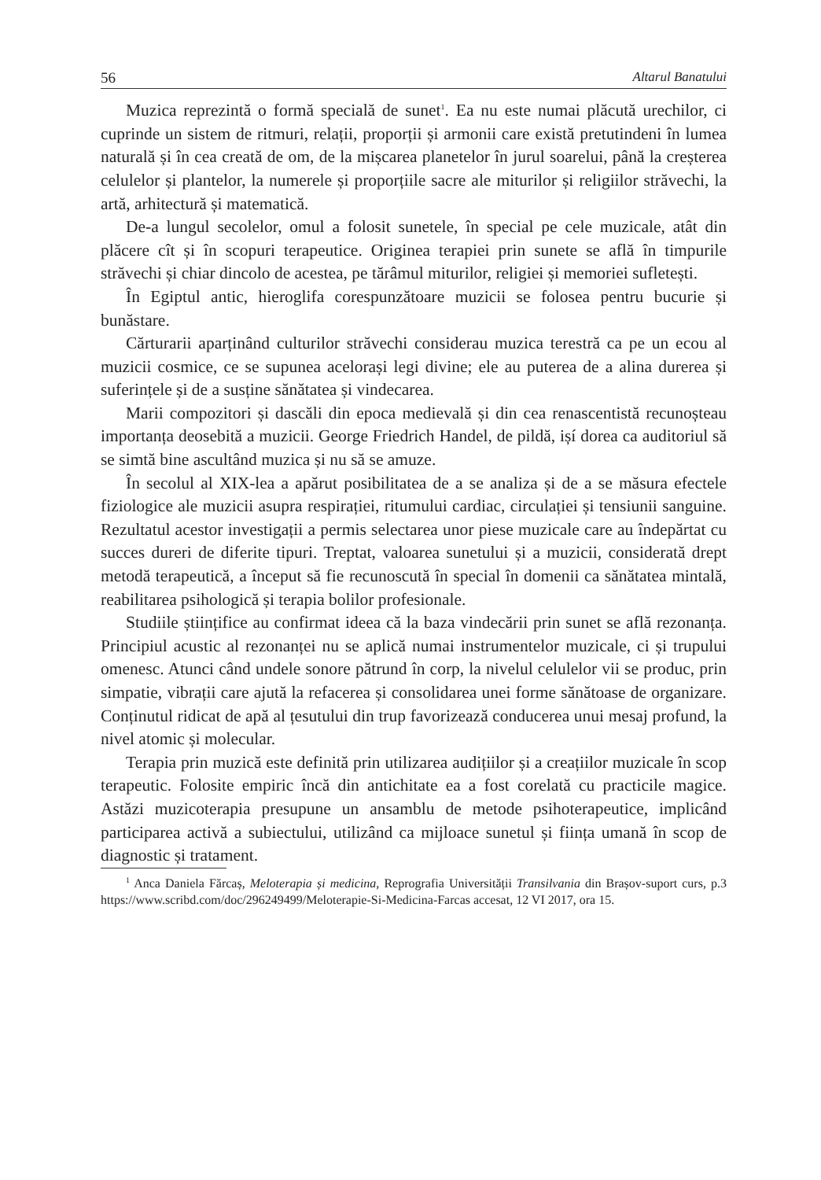56 Altarul Banatului
Muzica reprezintă o formă specială de sunet<sup>1</sup>. Ea nu este numai plăcută urechilor, ci cuprinde un sistem de ritmuri, relații, proporții și armonii care există pretutindeni în lumea naturală și în cea creată de om, de la mișcarea planetelor în jurul soarelui, până la creșterea celulelor și plantelor, la numerele și proporțiile sacre ale miturilor și religiilor străvechi, la artă, arhitectură și matematică.
De-a lungul secolelor, omul a folosit sunetele, în special pe cele muzicale, atât din plăcere cît și în scopuri terapeutice. Originea terapiei prin sunete se află în timpurile străvechi și chiar dincolo de acestea, pe tărâmul miturilor, religiei și memoriei sufletești.
În Egiptul antic, hieroglifa corespunzătoare muzicii se folosea pentru bucurie și bunăstare.
Cărturarii aparținând culturilor străvechi considerau muzica terestră ca pe un ecou al muzicii cosmice, ce se supunea acelorași legi divine; ele au puterea de a alina durerea și suferințele și de a susține sănătatea și vindecarea.
Marii compozitori și dascăli din epoca medievală și din cea renascentistă recunoșteau importanța deosebită a muzicii. George Friedrich Handel, de pildă, ișí dorea ca auditoriul să se simtă bine ascultând muzica și nu să se amuze.
În secolul al XIX-lea a apărut posibilitatea de a se analiza și de a se măsura efectele fiziologice ale muzicii asupra respirației, ritumului cardiac, circulației și tensiunii sanguine. Rezultatul acestor investigații a permis selectarea unor piese muzicale care au îndepărtat cu succes dureri de diferite tipuri. Treptat, valoarea sunetului și a muzicii, considerată drept metodă terapeutică, a început să fie recunoscută în special în domenii ca sănătatea mintală, reabilitarea psihologică și terapia bolilor profesionale.
Studiile științifice au confirmat ideea că la baza vindecării prin sunet se află rezonanța. Principiul acustic al rezonanței nu se aplică numai instrumentelor muzicale, ci și trupului omenesc. Atunci când undele sonore pătrund în corp, la nivelul celulelor vii se produc, prin simpatie, vibrații care ajută la refacerea și consolidarea unei forme sănătoase de organizare. Conținutul ridicat de apă al țesutului din trup favorizează conducerea unui mesaj profund, la nivel atomic și molecular.
Terapia prin muzică este definită prin utilizarea audițiilor și a creațiilor muzicale în scop terapeutic. Folosite empiric încă din antichitate ea a fost corelată cu practicile magice. Astăzi muzicoterapia presupune un ansamblu de metode psihoterapeutice, implicând participarea activă a subiectului, utilizând ca mijloace sunetul și ființa umană în scop de diagnostic și tratament.
<sup>1</sup> Anca Daniela Fărcaș, Meloterapia și medicina, Reprografia Universității Transilvania din Brașov-suport curs, p.3 https://www.scribd.com/doc/296249499/Meloterapie-Si-Medicina-Farcas accesat, 12 VI 2017, ora 15.